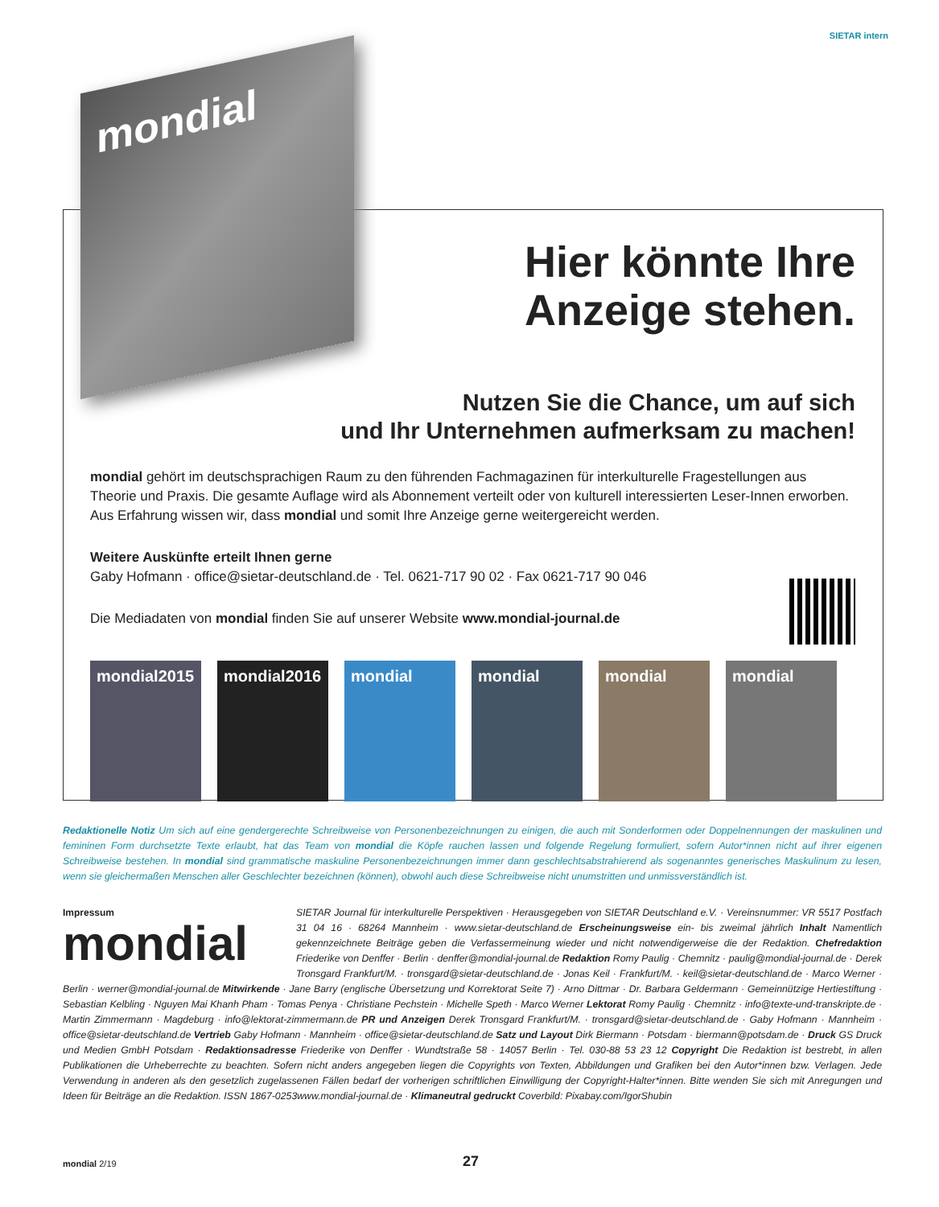SIETAR intern
Hier könnte Ihre
Anzeige stehen.
Nutzen Sie die Chance, um auf sich
und Ihr Unternehmen aufmerksam zu machen!
mondial gehört im deutschsprachigen Raum zu den führenden Fachmagazinen für interkulturelle Fragestellungen aus Theorie und Praxis. Die gesamte Auflage wird als Abonnement verteilt oder von kulturell interessierten Leser-Innen erworben. Aus Erfahrung wissen wir, dass mondial und somit Ihre Anzeige gerne weitergereicht werden.
Weitere Auskünfte erteilt Ihnen gerne
Gaby Hofmann · office@sietar-deutschland.de · Tel. 0621-717 90 02 · Fax 0621-717 90 046
Die Mediadaten von mondial finden Sie auf unserer Website www.mondial-journal.de
mondial2015 mondial2016 mondial mondial mondial mondial
mondial
Redaktionelle Notiz Um sich auf eine gendergerechte Schreibweise von Personenbezeichnungen zu einigen, die auch mit Sonderformen oder Doppelnennungen der maskulinen und femininen Form durchsetzte Texte erlaubt, hat das Team von mondial die Köpfe rauchen lassen und folgende Regelung formuliert, sofern Autor*innen nicht auf ihrer eigenen Schreibweise bestehen. In mondial sind grammatische maskuline Personenbezeichnungen immer dann geschlechtsabstrahierend als sogenanntes generisches Maskulinum zu lesen, wenn sie gleichermaßen Menschen aller Geschlechter bezeichnen (können), obwohl auch diese Schreibweise nicht unumstritten und unmissverständlich ist.
Impressum
mondial
SIETAR Journal für interkulturelle Perspektiven · Herausgegeben von SIETAR Deutschland e.V. · Vereinsnummer: VR 5517 Postfach 31 04 16 · 68264 Mannheim · www.sietar-deutschland.de Erscheinungsweise ein- bis zweimal jährlich Inhalt Namentlich gekennzeichnete Beiträge geben die Verfassermeinung wieder und nicht notwendigerweise die der Redaktion. Chefredaktion Friederike von Denffer · Berlin · denffer@mondial-journal.de Redaktion Romy Paulig · Chemnitz · paulig@mondial-journal.de · Derek Tronsgard Frankfurt/M. · tronsgard@sietar-deutschland.de · Jonas Keil · Frankfurt/M. · keil@sietar-deutschland.de · Marco Werner · Berlin · werner@mondial-journal.de Mitwirkende · Jane Barry (englische Übersetzung und Korrektorat Seite 7) · Arno Dittmar · Dr. Barbara Geldermann · Gemeinnützige Hertiestiftung · Sebastian Kelbling · Nguyen Mai Khanh Pham · Tomas Penya · Christiane Pechstein · Michelle Speth · Marco Werner Lektorat Romy Paulig · Chemnitz · info@texte-und-transkripte.de · Martin Zimmermann · Magdeburg · info@lektorat-zimmermann.de PR und Anzeigen Derek Tronsgard Frankfurt/M. · tronsgard@sietar-deutschland.de · Gaby Hofmann · Mannheim · office@sietar-deutschland.de Vertrieb Gaby Hofmann · Mannheim · office@sietar-deutschland.de Satz und Layout Dirk Biermann · Potsdam · biermann@potsdam.de · Druck GS Druck und Medien GmbH Potsdam · Redaktionsadresse Friederike von Denffer · Wundtstraße 58 · 14057 Berlin · Tel. 030-88 53 23 12 Copyright Die Redaktion ist bestrebt, in allen Publikationen die Urheberrechte zu beachten. Sofern nicht anders angegeben liegen die Copyrights von Texten, Abbildungen und Grafiken bei den Autor*innen bzw. Verlagen. Jede Verwendung in anderen als den gesetzlich zugelassenen Fällen bedarf der vorherigen schriftlichen Einwilligung der Copyright-Halter*innen. Bitte wenden Sie sich mit Anregungen und Ideen für Beiträge an die Redaktion. ISSN 1867-0253www.mondial-journal.de · Klimaneutral gedruckt Coverbild: Pixabay.com/IgorShubin
mondial 2/19 27